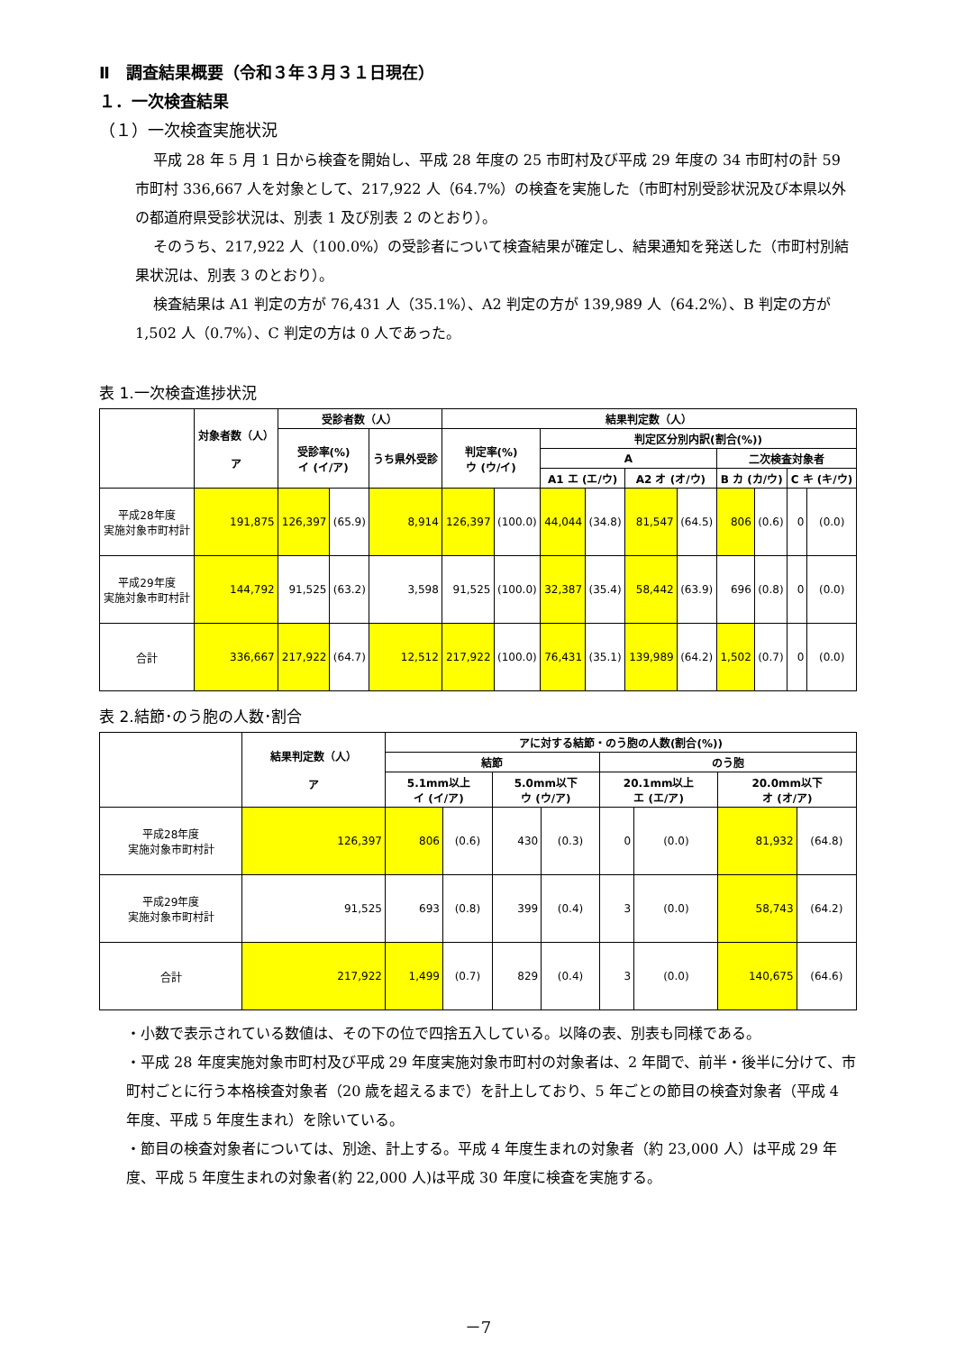Ⅱ　調査結果概要（令和３年３月３１日現在）
１．一次検査結果
（１）一次検査実施状況
平成 28 年 5 月 1 日から検査を開始し、平成 28 年度の 25 市町村及び平成 29 年度の 34 市町村の計 59 市町村 336,667 人を対象として、217,922 人（64.7%）の検査を実施した（市町村別受診状況及び本県以外の都道府県受診状況は、別表 1 及び別表 2 のとおり）。
そのうち、217,922 人（100.0%）の受診者について検査結果が確定し、結果通知を発送した（市町村別結果状況は、別表 3 のとおり）。
検査結果は A1 判定の方が 76,431 人（35.1%）、A2 判定の方が 139,989 人（64.2%）、B 判定の方が 1,502 人（0.7%）、C 判定の方は 0 人であった。
表 1.一次検査進捗状況
| | 対象者数（人） ア | 受診者数（人） | | | 結果判定数（人） | | | | | | | | | |
| --- | --- | --- | --- | --- | --- | --- | --- | --- | --- | --- | --- | --- | --- | --- |
| | | 受診率(%) イ (イ/ア) | | うち県外受診 | 判定率(%) ウ (ウ/イ) | | 判定区分別内訳(割合(%)) | | | | | | | |
| | | | | | | | A | | | | 二次検査対象者 | | | |
| | | | | | | | A1 エ (エ/ウ) | | A2 オ (オ/ウ) | | B カ (カ/ウ) | | C キ (キ/ウ) | |
| 平成28年度 実施対象市町村計 | 191,875 | 126,397 | (65.9) | 8,914 | 126,397 | (100.0) | 44,044 | (34.8) | 81,547 | (64.5) | 806 | (0.6) | 0 | (0.0) |
| 平成29年度 実施対象市町村計 | 144,792 | 91,525 | (63.2) | 3,598 | 91,525 | (100.0) | 32,387 | (35.4) | 58,442 | (63.9) | 696 | (0.8) | 0 | (0.0) |
| 合計 | 336,667 | 217,922 | (64.7) | 12,512 | 217,922 | (100.0) | 76,431 | (35.1) | 139,989 | (64.2) | 1,502 | (0.7) | 0 | (0.0) |
表 2.結節･のう胞の人数･割合
| | 結果判定数（人） ア | アに対する結節・のう胞の人数(割合(%)) | | | | | | | |
| --- | --- | --- | --- | --- | --- | --- | --- | --- | --- |
| | | 結節 | | | | のう胞 | | | |
| | | 5.1mm以上 イ (イ/ア) | | 5.0mm以下 ウ (ウ/ア) | | 20.1mm以上 エ (エ/ア) | | 20.0mm以下 オ (オ/ア) | |
| 平成28年度 実施対象市町村計 | 126,397 | 806 | (0.6) | 430 | (0.3) | 0 | (0.0) | 81,932 | (64.8) |
| 平成29年度 実施対象市町村計 | 91,525 | 693 | (0.8) | 399 | (0.4) | 3 | (0.0) | 58,743 | (64.2) |
| 合計 | 217,922 | 1,499 | (0.7) | 829 | (0.4) | 3 | (0.0) | 140,675 | (64.6) |
・小数で表示されている数値は、その下の位で四捨五入している。以降の表、別表も同様である。
・平成 28 年度実施対象市町村及び平成 29 年度実施対象市町村の対象者は、2 年間で、前半・後半に分けて、市町村ごとに行う本格検査対象者（20 歳を超えるまで）を計上しており、5 年ごとの節目の検査対象者（平成 4 年度、平成 5 年度生まれ）を除いている。
・節目の検査対象者については、別途、計上する。平成 4 年度生まれの対象者（約 23,000 人）は平成 29 年度、平成 5 年度生まれの対象者(約 22,000 人)は平成 30 年度に検査を実施する。
－7